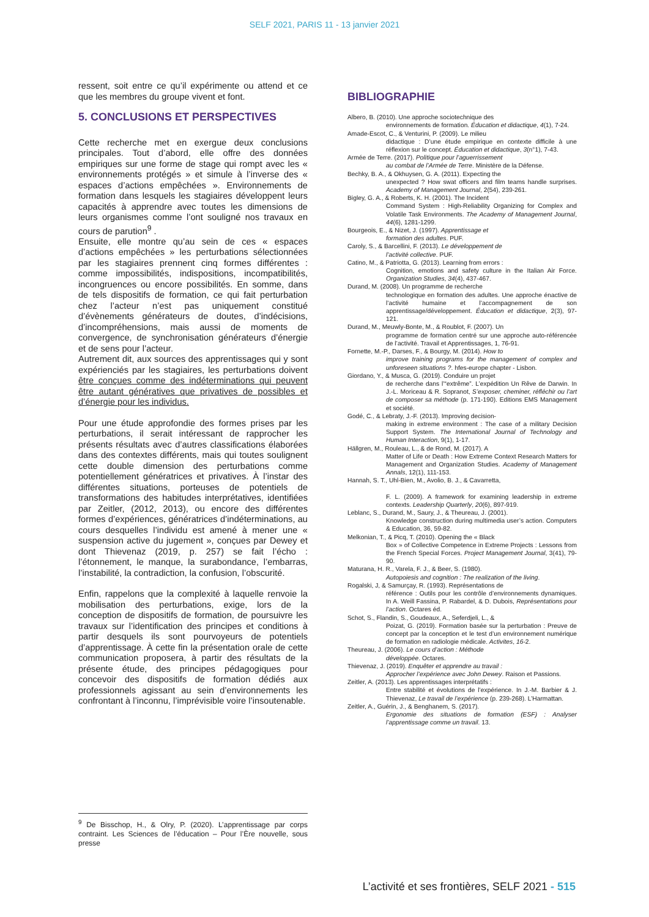SELF 2021, PARIS 11 - 13 janvier 2021
ressent, soit entre ce qu’il expérimente ou attend et ce que les membres du groupe vivent et font.
5. CONCLUSIONS ET PERSPECTIVES
Cette recherche met en exergue deux conclusions principales. Tout d’abord, elle offre des données empiriques sur une forme de stage qui rompt avec les « environnements protégés » et simule à l’inverse des « espaces d’actions empêchées ». Environnements de formation dans lesquels les stagiaires développent leurs capacités à apprendre avec toutes les dimensions de leurs organismes comme l’ont souligné nos travaux en cours de parution<sup>9</sup> .
Ensuite, elle montre qu’au sein de ces « espaces d’actions empêchées » les perturbations sélectionnées par les stagiaires prennent cinq formes différentes : comme impossibilités, indispositions, incompatibilités, incongruences ou encore possibilités. En somme, dans de tels dispositifs de formation, ce qui fait perturbation chez l’acteur n’est pas uniquement constitué d’évènements générateurs de doutes, d’indécisions, d’incompréhensions, mais aussi de moments de convergence, de synchronisation générateurs d’énergie et de sens pour l’acteur.
Autrement dit, aux sources des apprentissages qui y sont expérienciés par les stagiaires, les perturbations doivent être conçues comme des indéterminations qui peuvent être autant génératives que privatives de possibles et d’énergie pour les individus.
Pour une étude approfondie des formes prises par les perturbations, il serait intéressant de rapprocher les présents résultats avec d’autres classifications élaborées dans des contextes différents, mais qui toutes soulignent cette double dimension des perturbations comme potentiellement génératrices et privatives. À l’instar des différentes situations, porteuses de potentiels de transformations des habitudes interprétatives, identifiées par Zeitler, (2012, 2013), ou encore des différentes formes d’expériences, génératrices d’indéterminations, au cours desquelles l’individu est amené à mener une « suspension active du jugement », conçues par Dewey et dont Thievenaz (2019, p. 257) se fait l’écho : l’étonnement, le manque, la surabondance, l’embarras, l’instabilité, la contradiction, la confusion, l’obscurité.
Enfin, rappelons que la complexité à laquelle renvoie la mobilisation des perturbations, exige, lors de la conception de dispositifs de formation, de poursuivre les travaux sur l’identification des principes et conditions à partir desquels ils sont pourvoyeurs de potentiels d’apprentissage. À cette fin la présentation orale de cette communication proposera, à partir des résultats de la présente étude, des principes pédagogiques pour concevoir des dispositifs de formation dédiés aux professionnels agissant au sein d’environnements les confrontant à l’inconnu, l’imprévisible voire l’insoutenable.
BIBLIOGRAPHIE
Albero, B. (2010). Une approche sociotechnique des
environnements de formation. Éducation et didactique, 4(1), 7-24.
Amade-Escot, C., & Venturini, P. (2009). Le milieu
didactique : D’une étude empirique en contexte difficile à une réflexion sur le concept. Éducation et didactique, 3(n°1), 7-43.
Armée de Terre. (2017). Politique pour l’aguerrissement
au combat de l’Armée de Terre. Ministère de la Défense.
Bechky, B. A., & Okhuysen, G. A. (2011). Expecting the
unexpected ? How swat officers and film teams handle surprises. Academy of Management Journal, 2(54), 239-261.
Bigley, G. A., & Roberts, K. H. (2001). The Incident
Command System : High-Reliability Organizing for Complex and Volatile Task Environments. The Academy of Management Journal, 44(6), 1281-1299.
Bourgeois, E., & Nizet, J. (1997). Apprentissage et
formation des adultes. PUF.
Caroly, S., & Barcellini, F. (2013). Le développement de
l’activité collective. PUF.
Catino, M., & Patriotta, G. (2013). Learning from errors :
Cognition, emotions and safety culture in the Italian Air Force. Organization Studies, 34(4), 437-467.
Durand, M. (2008). Un programme de recherche
technologique en formation des adultes. Une approche énactive de l’activité humaine et l’accompagnement de son apprentissage/développement. Éducation et didactique, 2(3), 97-121.
Durand, M., Meuwly-Bonte, M., & Roublot, F. (2007). Un
programme de formation centré sur une approche auto-référencée de l’activité. Travail et Apprentissages, 1, 76-91.
Fornette, M.-P., Darses, F., & Bourgy, M. (2014). How to
improve training programs for the management of complex and unforeseen situations ?. hfes-europe chapter - Lisbon.
Giordano, Y., & Musca, G. (2019). Conduire un projet
de recherche dans l’“extrême”. L’expédition Un Rêve de Darwin. In J.-L. Moriceau & R. Sopranot, S’exposer, cheminer, réfléchir ou l’art de composer sa méthode (p. 171-190). Editions EMS Management et société.
Godé, C., & Lebraty, J.-F. (2013). Improving decision-
making in extreme environment : The case of a military Decision Support System. The International Journal of Technology and Human Interaction, 9(1), 1-17.
Hällgren, M., Rouleau, L., & de Rond, M. (2017). A
Matter of Life or Death : How Extreme Context Research Matters for Management and Organization Studies. Academy of Management Annals, 12(1), 111-153.
Hannah, S. T., Uhl-Bien, M., Avolio, B. J., & Cavarretta,
F. L. (2009). A framework for examining leadership in extreme contexts. Leadership Quarterly, 20(6), 897-919.
Leblanc, S., Durand, M., Saury, J., & Theureau, J. (2001).
Knowledge construction during multimedia user’s action. Computers & Education, 36, 59-82.
Melkonian, T., & Picq, T. (2010). Opening the « Black
Box » of Collective Competence in Extreme Projects : Lessons from the French Special Forces. Project Management Journal, 3(41), 79-90.
Maturana, H. R., Varela, F. J., & Beer, S. (1980).
Autopoiesis and cognition : The realization of the living.
Rogalski, J, & Samurçay, R. (1993). Représentations de
référence : Outils pour les contrôle d’environnements dynamiques. In A. Weill Fassina, P. Rabardel, & D. Dubois, Représentations pour l’action. Octares éd.
Schot, S., Flandin, S., Goudeaux, A., Seferdjeli, L., &
Poizat, G. (2019). Formation basée sur la perturbation : Preuve de concept par la conception et le test d’un environnement numérique de formation en radiologie médicale. Activites, 16-2.
Theureau, J. (2006). Le cours d’action : Méthode
développée. Octares.
Thievenaz, J. (2019). Enquêter et apprendre au travail :
Approcher l’expérience avec John Dewey. Raison et Passions.
Zeitler, A. (2013). Les apprentissages interprétatifs :
Entre stabilité et évolutions de l’expérience. In J.-M. Barbier & J. Thievenaz, Le travail de l’expérience (p. 239-268). L’Harmattan.
Zeitler, A., Guérin, J., & Benghanem, S. (2017).
Ergonomie des situations de formation (ESF) : Analyser l’apprentissage comme un travail. 13.
<sup>9</sup> De Bisschop, H., & Olry, P. (2020). L’apprentissage par corps contraint. Les Sciences de l’éducation – Pour l’Ère nouvelle, sous presse
L’activité et ses frontières, SELF 2021 - 515